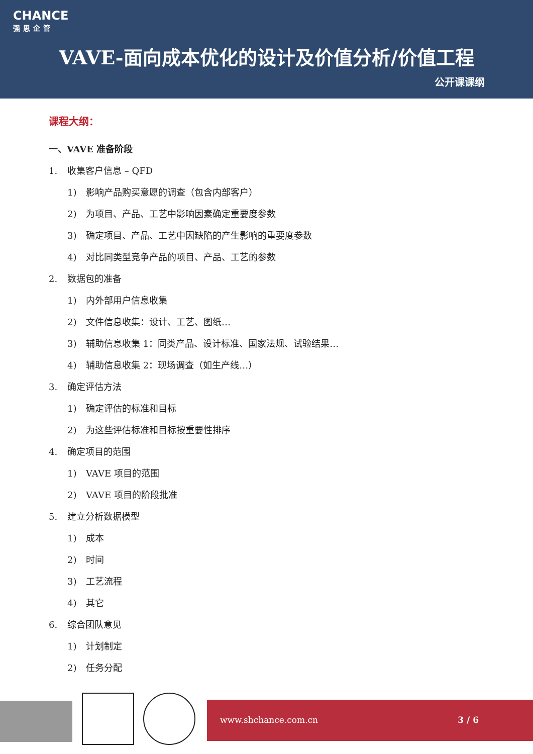CHANCE
强思企管
VAVE-面向成本优化的设计及价值分析/价值工程
公开课课纲
课程大纲：
一、VAVE 准备阶段
1. 收集客户信息 – QFD
1) 影响产品购买意愿的调查（包含内部客户）
2) 为项目、产品、工艺中影响因素确定重要度参数
3) 确定项目、产品、工艺中因缺陷的产生影响的重要度参数
4) 对比同类型竞争产品的项目、产品、工艺的参数
2. 数据包的准备
1) 内外部用户信息收集
2) 文件信息收集：设计、工艺、图纸…
3) 辅助信息收集 1：同类产品、设计标准、国家法规、试验结果…
4) 辅助信息收集 2：现场调查（如生产线…）
3. 确定评估方法
1) 确定评估的标准和目标
2) 为这些评估标准和目标按重要性排序
4. 确定项目的范围
1) VAVE 项目的范围
2) VAVE 项目的阶段批准
5. 建立分析数据模型
1) 成本
2) 时间
3) 工艺流程
4) 其它
6. 综合团队意见
1) 计划制定
2) 任务分配
www.shchance.com.cn 3 / 6